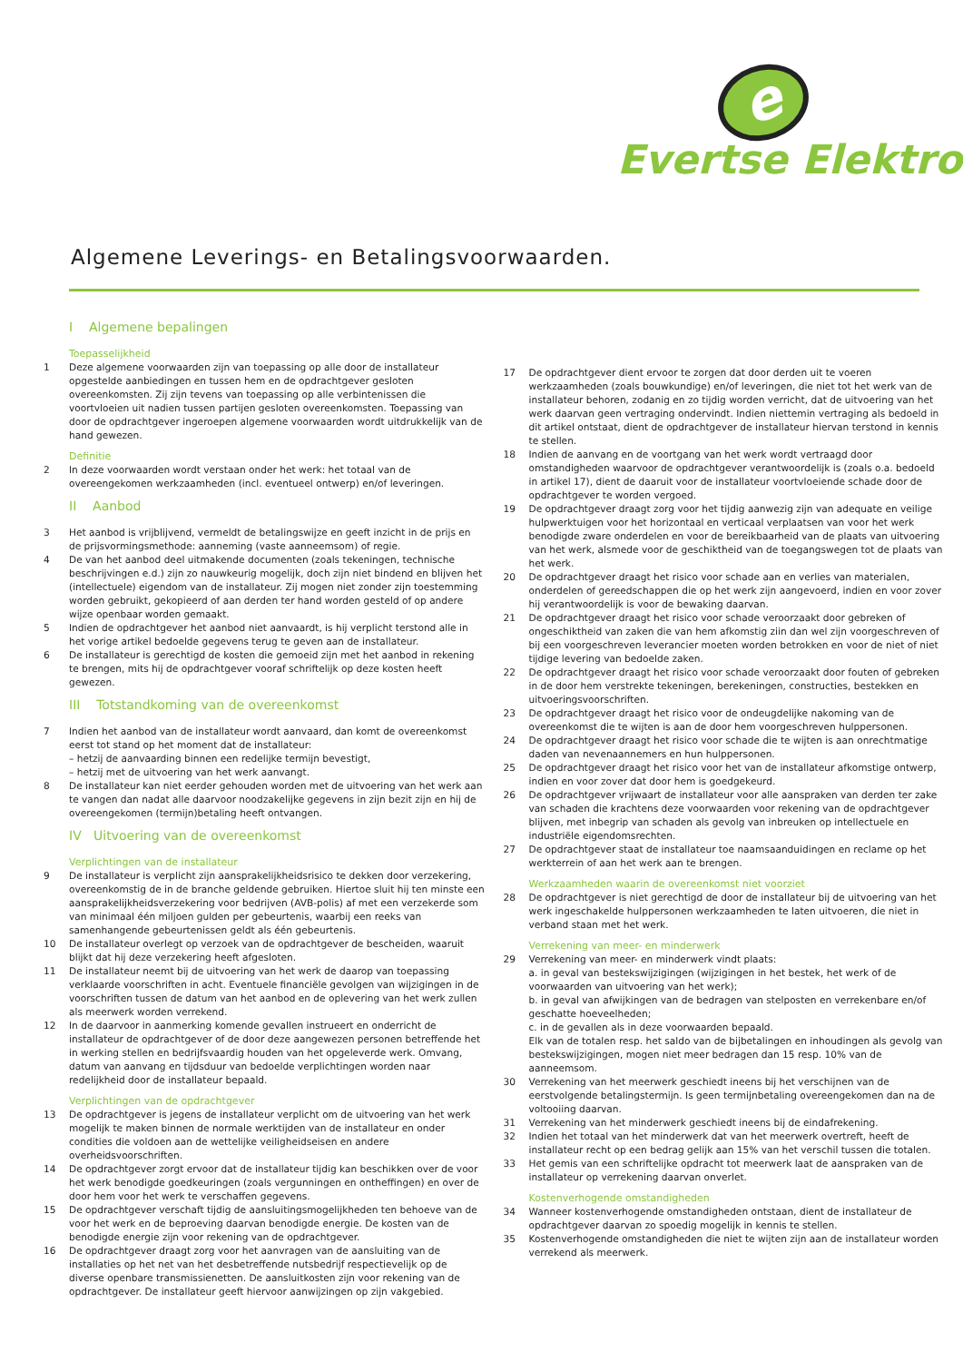e
Evertse Elektro
Algemene Leverings- en Betalingsvoorwaarden.
I Algemene bepalingen
Toepasselijkheid
1 Deze algemene voorwaarden zijn van toepassing op alle door de installateur opgestelde aanbiedingen en tussen hem en de opdrachtgever gesloten overeenkomsten. Zij zijn tevens van toepassing op alle verbintenissen die voortvloeien uit nadien tussen partijen gesloten overeenkomsten. Toepassing van door de opdrachtgever ingeroepen algemene voorwaarden wordt uitdrukkelijk van de hand gewezen.
Definitie
2 In deze voorwaarden wordt verstaan onder het werk: het totaal van de overeengekomen werkzaamheden (incl. eventueel ontwerp) en/of leveringen.
II Aanbod
3 Het aanbod is vrijblijvend, vermeldt de betalingswijze en geeft inzicht in de prijs en de prijsvormingsmethode: aanneming (vaste aanneemsom) of regie.
4 De van het aanbod deel uitmakende documenten (zoals tekeningen, technische beschrijvingen e.d.) zijn zo nauwkeurig mogelijk, doch zijn niet bindend en blijven het (intellectuele) eigendom van de installateur. Zij mogen niet zonder zijn toestemming worden gebruikt, gekopieerd of aan derden ter hand worden gesteld of op andere wijze openbaar worden gemaakt.
5 Indien de opdrachtgever het aanbod niet aanvaardt, is hij verplicht terstond alle in het vorige artikel bedoelde gegevens terug te geven aan de installateur.
6 De installateur is gerechtigd de kosten die gemoeid zijn met het aanbod in rekening te brengen, mits hij de opdrachtgever vooraf schriftelijk op deze kosten heeft gewezen.
III Totstandkoming van de overeenkomst
7 Indien het aanbod van de installateur wordt aanvaard, dan komt de overeenkomst eerst tot stand op het moment dat de installateur:
– hetzij de aanvaarding binnen een redelijke termijn bevestigt,
– hetzij met de uitvoering van het werk aanvangt.
8 De installateur kan niet eerder gehouden worden met de uitvoering van het werk aan te vangen dan nadat alle daarvoor noodzakelijke gegevens in zijn bezit zijn en hij de overeengekomen (termijn)betaling heeft ontvangen.
IV Uitvoering van de overeenkomst
Verplichtingen van de installateur
9 De installateur is verplicht zijn aansprakelijkheidsrisico te dekken door verzekering, overeenkomstig de in de branche geldende gebruiken. Hiertoe sluit hij ten minste een aansprakelijkheidsverzekering voor bedrijven (AVB-polis) af met een verzekerde som van minimaal één miljoen gulden per gebeurtenis, waarbij een reeks van samenhangende gebeurtenissen geldt als één gebeurtenis.
10 De installateur overlegt op verzoek van de opdrachtgever de bescheiden, waaruit blijkt dat hij deze verzekering heeft afgesloten.
11 De installateur neemt bij de uitvoering van het werk de daarop van toepassing verklaarde voorschriften in acht. Eventuele financiële gevolgen van wijzigingen in de voorschriften tussen de datum van het aanbod en de oplevering van het werk zullen als meerwerk worden verrekend.
12 In de daarvoor in aanmerking komende gevallen instrueert en onderricht de installateur de opdrachtgever of de door deze aangewezen personen betreffende het in werking stellen en bedrijfsvaardig houden van het opgeleverde werk. Omvang, datum van aanvang en tijdsduur van bedoelde verplichtingen worden naar redelijkheid door de installateur bepaald.
Verplichtingen van de opdrachtgever
13 De opdrachtgever is jegens de installateur verplicht om de uitvoering van het werk mogelijk te maken binnen de normale werktijden van de installateur en onder condities die voldoen aan de wettelijke veiligheidseisen en andere overheidsvoorschriften.
14 De opdrachtgever zorgt ervoor dat de installateur tijdig kan beschikken over de voor het werk benodigde goedkeuringen (zoals vergunningen en ontheffingen) en over de door hem voor het werk te verschaffen gegevens.
15 De opdrachtgever verschaft tijdig de aansluitingsmogelijkheden ten behoeve van de voor het werk en de beproeving daarvan benodigde energie. De kosten van de benodigde energie zijn voor rekening van de opdrachtgever.
16 De opdrachtgever draagt zorg voor het aanvragen van de aansluiting van de installaties op het net van het desbetreffende nutsbedrijf respectievelijk op de diverse openbare transmissienetten. De aansluitkosten zijn voor rekening van de opdrachtgever. De installateur geeft hiervoor aanwijzingen op zijn vakgebied.
17 De opdrachtgever dient ervoor te zorgen dat door derden uit te voeren werkzaamheden (zoals bouwkundige) en/of leveringen, die niet tot het werk van de installateur behoren, zodanig en zo tijdig worden verricht, dat de uitvoering van het werk daarvan geen vertraging ondervindt. Indien niettemin vertraging als bedoeld in dit artikel ontstaat, dient de opdrachtgever de installateur hiervan terstond in kennis te stellen.
18 Indien de aanvang en de voortgang van het werk wordt vertraagd door omstandigheden waarvoor de opdrachtgever verantwoordelijk is (zoals o.a. bedoeld in artikel 17), dient de daaruit voor de installateur voortvloeiende schade door de opdrachtgever te worden vergoed.
19 De opdrachtgever draagt zorg voor het tijdig aanwezig zijn van adequate en veilige hulpwerktuigen voor het horizontaal en verticaal verplaatsen van voor het werk benodigde zware onderdelen en voor de bereikbaarheid van de plaats van uitvoering van het werk, alsmede voor de geschiktheid van de toegangswegen tot de plaats van het werk.
20 De opdrachtgever draagt het risico voor schade aan en verlies van materialen, onderdelen of gereedschappen die op het werk zijn aangevoerd, indien en voor zover hij verantwoordelijk is voor de bewaking daarvan.
21 De opdrachtgever draagt het risico voor schade veroorzaakt door gebreken of ongeschiktheid van zaken die van hem afkomstig ziin dan wel zijn voorgeschreven of bij een voorgeschreven leverancier moeten worden betrokken en voor de niet of niet tijdige levering van bedoelde zaken.
22 De opdrachtgever draagt het risico voor schade veroorzaakt door fouten of gebreken in de door hem verstrekte tekeningen, berekeningen, constructies, bestekken en uitvoeringsvoorschriften.
23 De opdrachtgever draagt het risico voor de ondeugdelijke nakoming van de overeenkomst die te wijten is aan de door hem voorgeschreven hulppersonen.
24 De opdrachtgever draagt het risico voor schade die te wijten is aan onrechtmatige daden van nevenaannemers en hun hulppersonen.
25 De opdrachtgever draagt het risico voor het van de installateur afkomstige ontwerp, indien en voor zover dat door hem is goedgekeurd.
26 De opdrachtgever vrijwaart de installateur voor alle aanspraken van derden ter zake van schaden die krachtens deze voorwaarden voor rekening van de opdrachtgever blijven, met inbegrip van schaden als gevolg van inbreuken op intellectuele en industriële eigendomsrechten.
27 De opdrachtgever staat de installateur toe naamsaanduidingen en reclame op het werkterrein of aan het werk aan te brengen.
Werkzaamheden waarin de overeenkomst niet voorziet
28 De opdrachtgever is niet gerechtigd de door de installateur bij de uitvoering van het werk ingeschakelde hulppersonen werkzaamheden te laten uitvoeren, die niet in verband staan met het werk.
Verrekening van meer- en minderwerk
29 Verrekening van meer- en minderwerk vindt plaats:
a. in geval van bestekswijzigingen (wijzigingen in het bestek, het werk of de voorwaarden van uitvoering van het werk);
b. in geval van afwijkingen van de bedragen van stelposten en verrekenbare en/of geschatte hoeveelheden;
c. in de gevallen als in deze voorwaarden bepaald.
Elk van de totalen resp. het saldo van de bijbetalingen en inhoudingen als gevolg van bestekswijzigingen, mogen niet meer bedragen dan 15 resp. 10% van de aanneemsom.
30 Verrekening van het meerwerk geschiedt ineens bij het verschijnen van de eerstvolgende betalingstermijn. Is geen termijnbetaling overeengekomen dan na de voltooiing daarvan.
31 Verrekening van het minderwerk geschiedt ineens bij de eindafrekening.
32 Indien het totaal van het minderwerk dat van het meerwerk overtreft, heeft de installateur recht op een bedrag gelijk aan 15% van het verschil tussen die totalen.
33 Het gemis van een schriftelijke opdracht tot meerwerk laat de aanspraken van de installateur op verrekening daarvan onverlet.
Kostenverhogende omstandigheden
34 Wanneer kostenverhogende omstandigheden ontstaan, dient de installateur de opdrachtgever daarvan zo spoedig mogelijk in kennis te stellen.
35 Kostenverhogende omstandigheden die niet te wijten zijn aan de installateur worden verrekend als meerwerk.